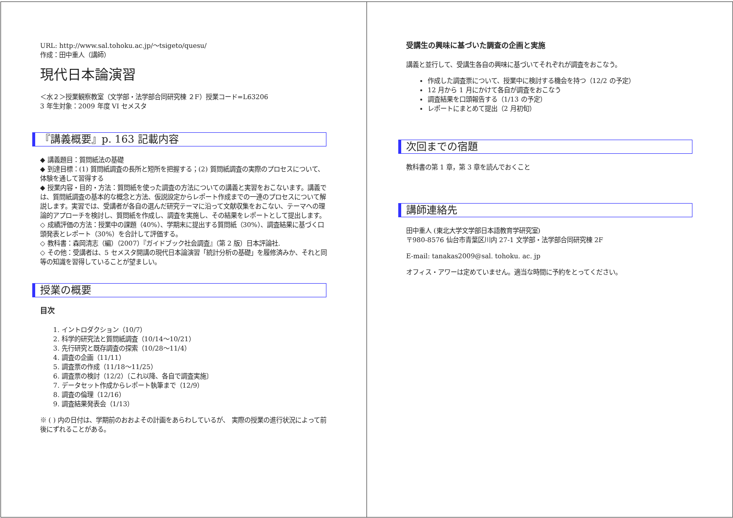URL: http://www.sal.tohoku.ac.jp/～tsigeto/quesu/
作成：田中重人（講師）
現代日本論演習
＜水２＞授業観察教室（文学部・法学部合同研究棟 ２F）授業コード=L63206
3 年生対象：2009 年度 VI セメスタ
『講義概要』p. 163 記載内容
◆ 講義題目：質問紙法の基礎
◆ 到達目標：(1) 質問紙調査の長所と短所を把握する；(2) 質問紙調査の実際のプロセスについて、体験を通して習得する
◆ 授業内容・目的・方法：質問紙を使った調査の方法についての講義と実習をおこないます。講義では、質問紙調査の基本的な概念と方法、仮説設定からレポート作成までの一連のプロセスについて解説します。実習では、受講者が各自の選んだ研究テーマに沿って文献収集をおこない、テーマへの理論的アプローチを検討し、質問紙を作成し、調査を実施し、その結果をレポートとして提出します。
◇ 成績評価の方法：授業中の課題（40%）、学期末に提出する質問紙（30%）、調査結果に基づく口頭発表とレポート（30%）を合計して評価する。
◇ 教科書：森岡清志（編）（2007）『ガイドブック社会調査』（第 2 版）日本評論社.
◇ その他：受講者は、5 セメスタ開講の現代日本論演習「統計分析の基礎」を履修済みか、それと同等の知識を習得していることが望ましい。
授業の概要
目次
1. イントロダクション（10/7）
2. 科学的研究法と質問紙調査（10/14～10/21）
3. 先行研究と既存調査の探索（10/28～11/4）
4. 調査の企画（11/11）
5. 調査票の作成（11/18～11/25）
6. 調査票の検討（12/2）〔これ以降、各自で調査実施〕
7. データセット作成からレポート執筆まで（12/9）
8. 調査の倫理（12/16）
9. 調査結果発表会（1/13）
※ ( ) 内の日付は、学期前のおおよその計画をあらわしているが、 実際の授業の進行状況によって前後にずれることがある。
受講生の興味に基づいた調査の企画と実施
講義と並行して、受講生各自の興味に基づいてそれぞれが調査をおこなう。
作成した調査票について、授業中に検討する機会を持つ（12/2 の予定）
12 月から 1 月にかけて各自が調査をおこなう
調査結果を口頭報告する（1/13 の予定）
レポートにまとめて提出（2 月初旬）
次回までの宿題
教科書の第 1 章，第 3 章を読んでおくこと
講師連絡先
田中重人 (東北大学文学部日本語教育学研究室)
〒980-8576 仙台市青葉区川内 27-1 文学部・法学部合同研究棟 2F
E-mail: tanakas2009@sal. tohoku. ac. jp
オフィス・アワーは定めていません。適当な時間に予約をとってください。